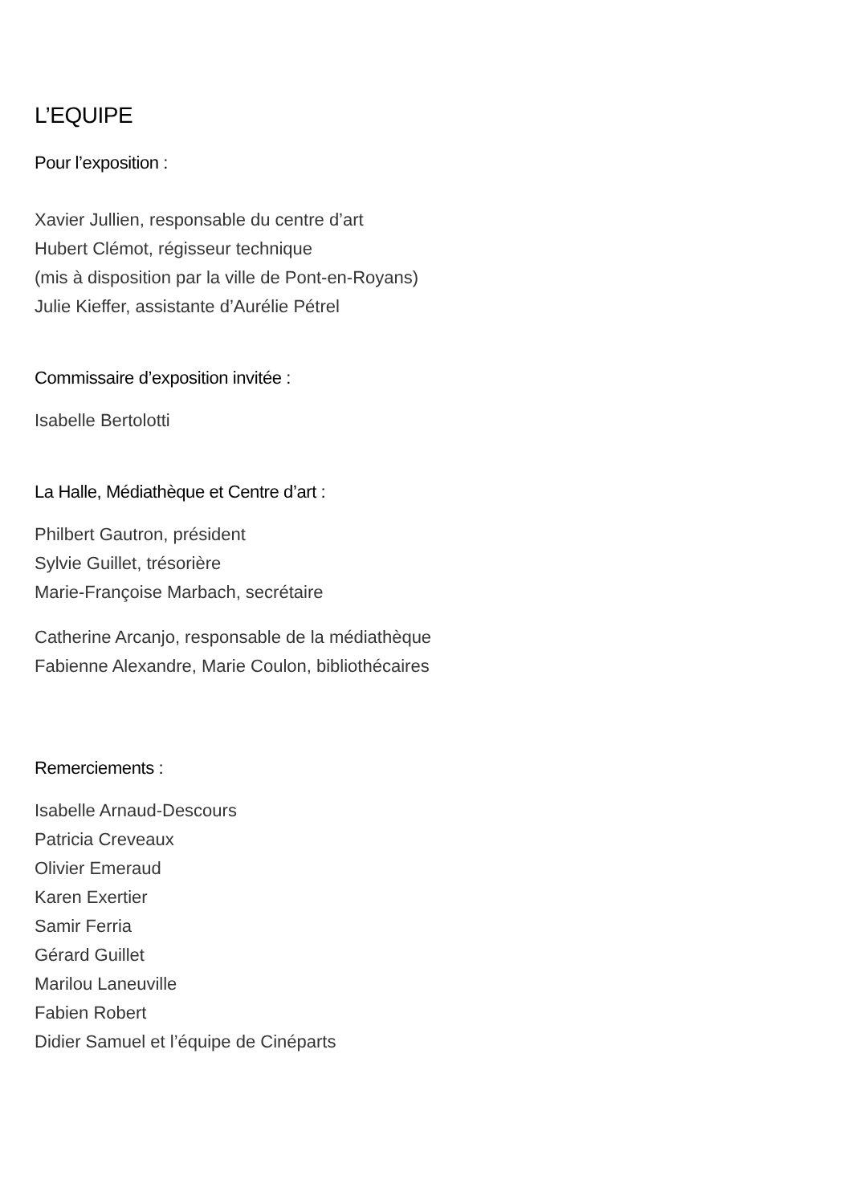L’EQUIPE
Pour l’exposition :
Xavier Jullien, responsable du centre d’art
Hubert Clémot, régisseur technique
(mis à disposition par la ville de Pont-en-Royans)
Julie Kieffer, assistante d’Aurélie Pétrel
Commissaire d’exposition invitée :
Isabelle Bertolotti
La Halle, Médiathèque et Centre d’art :
Philbert Gautron, président
Sylvie Guillet, trésorière
Marie-Françoise Marbach, secrétaire
Catherine Arcanjo, responsable de la médiathèque
Fabienne Alexandre, Marie Coulon, bibliothécaires
Remerciements :
Isabelle Arnaud-Descours
Patricia Creveaux
Olivier Emeraud
Karen Exertier
Samir Ferria
Gérard Guillet
Marilou Laneuville
Fabien Robert
Didier Samuel et l’équipe de Cinéparts